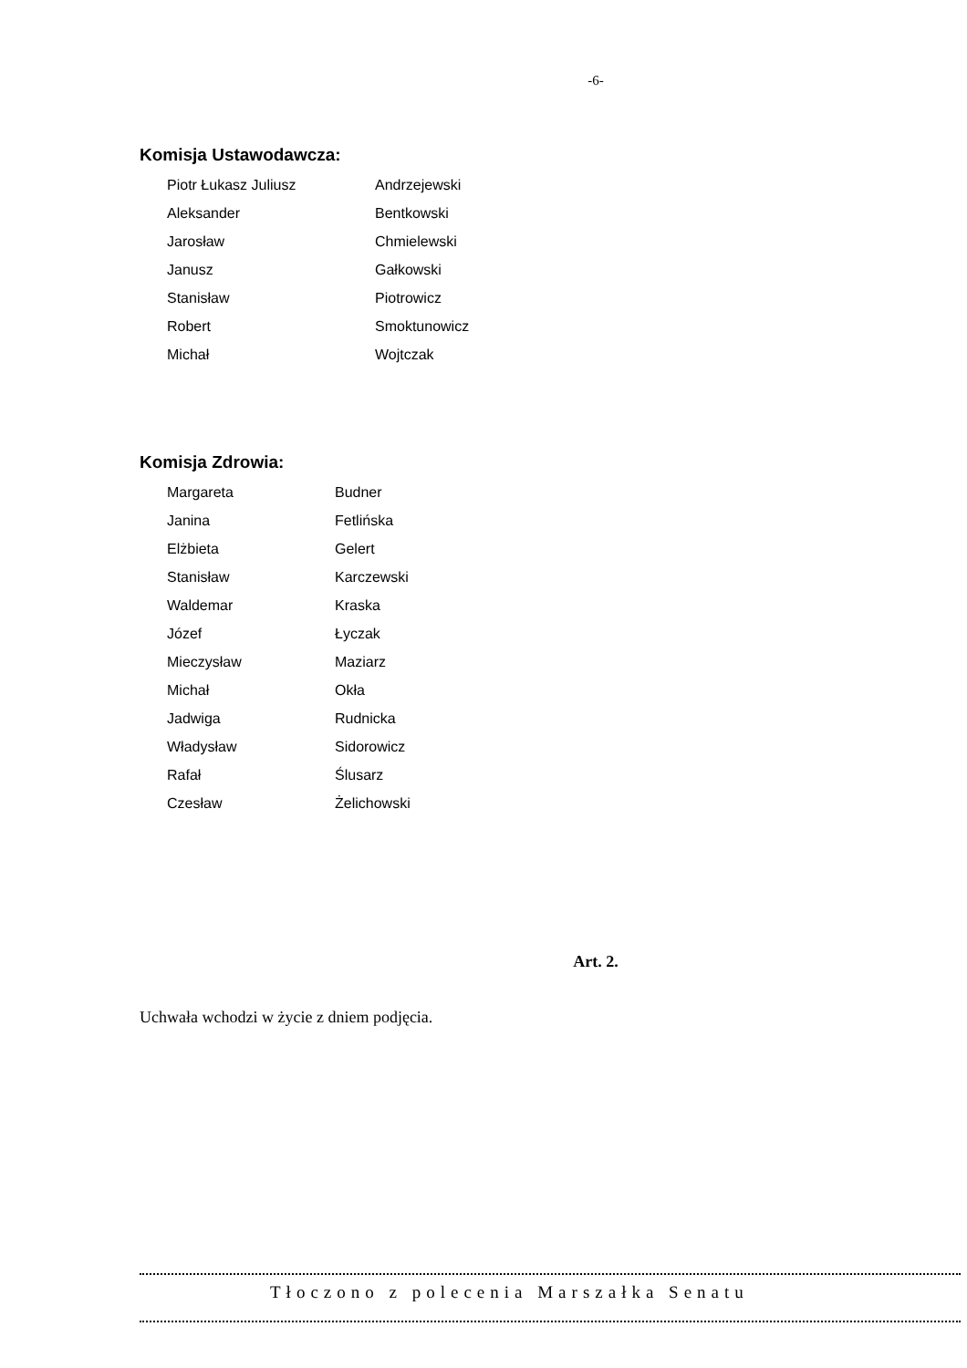-6-
Komisja Ustawodawcza:
| Piotr Łukasz Juliusz | Andrzejewski |
| Aleksander | Bentkowski |
| Jarosław | Chmielewski |
| Janusz | Gałkowski |
| Stanisław | Piotrowicz |
| Robert | Smoktunowicz |
| Michał | Wojtczak |
Komisja Zdrowia:
| Margareta | Budner |
| Janina | Fetlińska |
| Elżbieta | Gelert |
| Stanisław | Karczewski |
| Waldemar | Kraska |
| Józef | Łyczak |
| Mieczysław | Maziarz |
| Michał | Okła |
| Jadwiga | Rudnicka |
| Władysław | Sidorowicz |
| Rafał | Ślusarz |
| Czesław | Żelichowski |
Art. 2.
Uchwała wchodzi w życie z dniem podjęcia.
Tłoczono z polecenia Marszałka Senatu